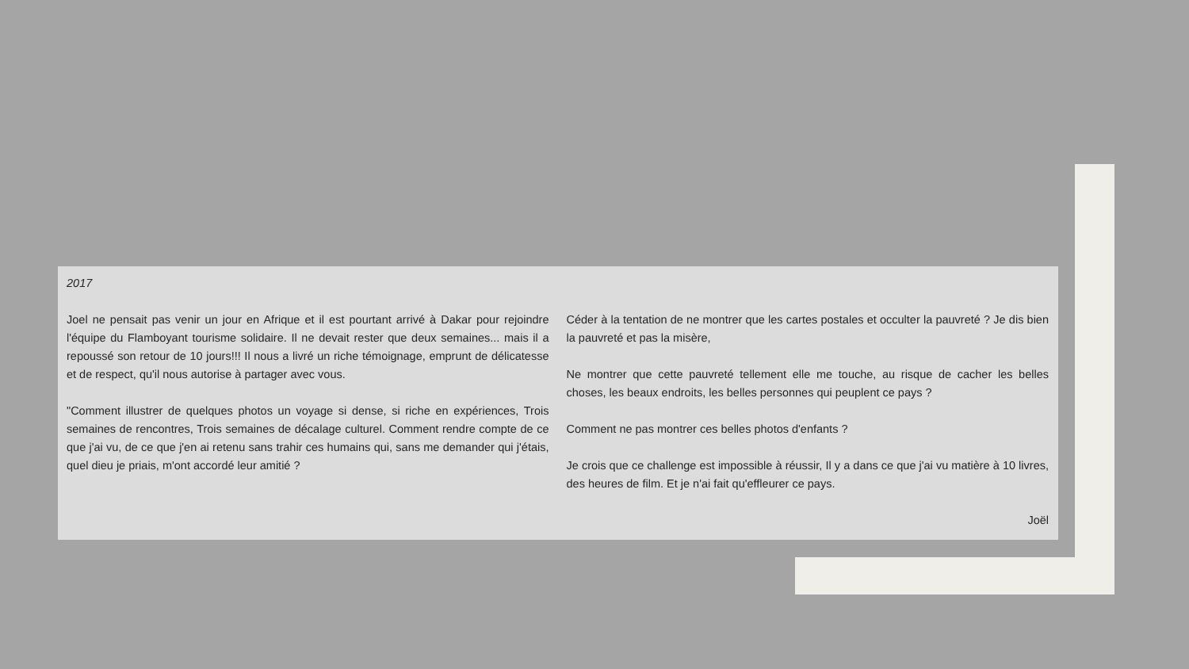2017
Joel ne pensait pas venir un jour en Afrique et il est pourtant arrivé à Dakar pour rejoindre l'équipe du Flamboyant tourisme solidaire. Il ne devait rester que deux semaines... mais il a repoussé son retour de 10 jours!!! Il nous a livré un riche témoignage, emprunt de délicatesse et de respect, qu'il nous autorise à partager avec vous.
"Comment illustrer de quelques photos un voyage si dense, si riche en expériences, Trois semaines de rencontres, Trois semaines de décalage culturel. Comment rendre compte de ce que j'ai vu, de ce que j'en ai retenu sans trahir ces humains qui, sans me demander qui j'étais, quel dieu je priais, m'ont accordé leur amitié ?
Céder à la tentation de ne montrer que les cartes postales et occulter la pauvreté ? Je dis bien la pauvreté et pas la misère,
Ne montrer que cette pauvreté tellement elle me touche, au risque de cacher les belles choses, les beaux endroits, les belles personnes qui peuplent ce pays ?
Comment ne pas montrer ces belles photos d'enfants ?
Je crois que ce challenge est impossible à réussir, Il y a dans ce que j'ai vu matière à 10 livres, des heures de film. Et je n'ai fait qu'effleurer ce pays.
Joël